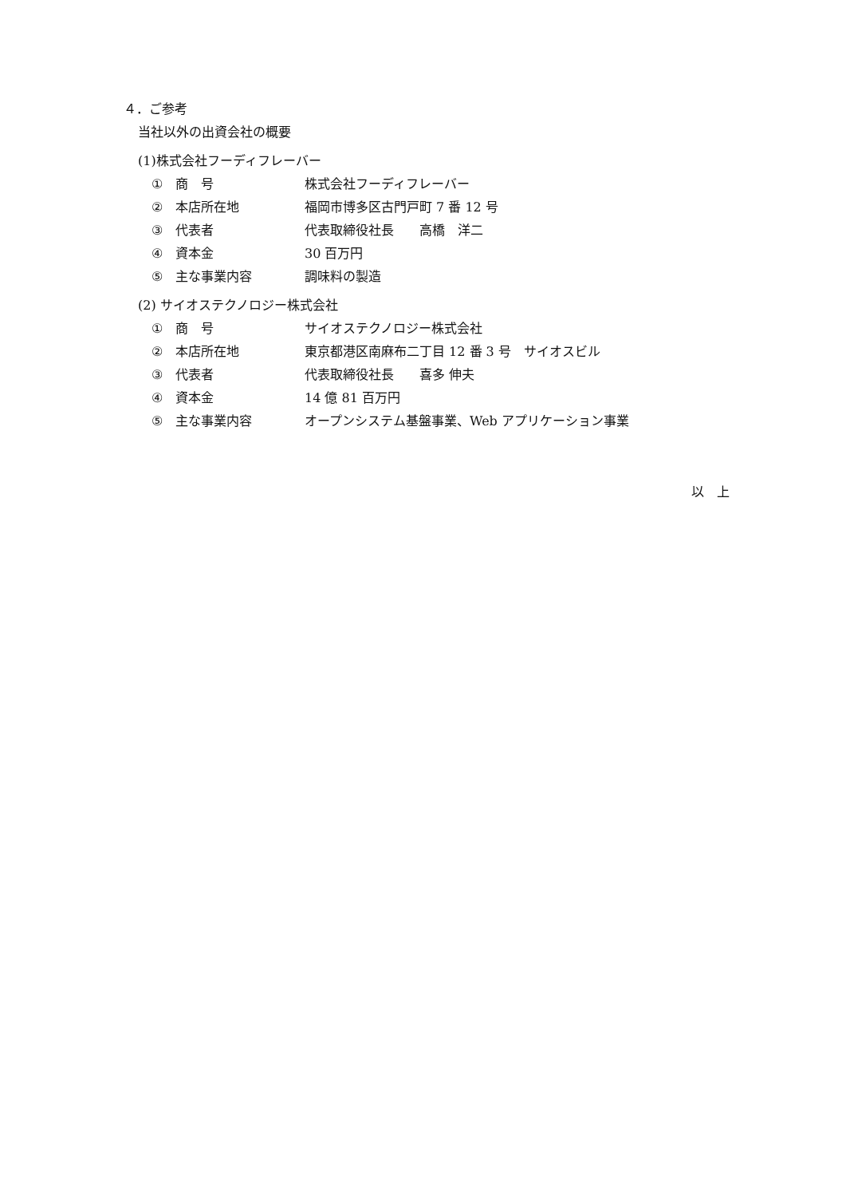４．ご参考
当社以外の出資会社の概要
(1)株式会社フーディフレーバー
① 商　号 株式会社フーディフレーバー
② 本店所在地 福岡市博多区古門戸町 7 番 12 号
③ 代表者 代表取締役社長　　高橋　洋二
④ 資本金 30 百万円
⑤ 主な事業内容 調味料の製造
(2) サイオステクノロジー株式会社
① 商　号 サイオステクノロジー株式会社
② 本店所在地 東京都港区南麻布二丁目 12 番 3 号　サイオスビル
③ 代表者 代表取締役社長　　喜多 伸夫
④ 資本金 14 億 81 百万円
⑤ 主な事業内容 オープンシステム基盤事業、Web アプリケーション事業
以　上